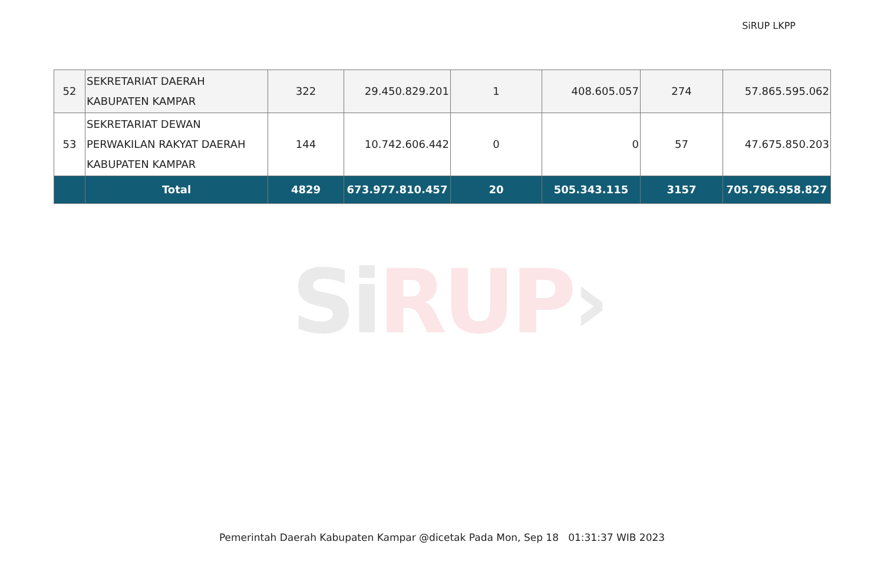SiRUP LKPP
| 52 | SEKRETARIAT DAERAH KABUPATEN KAMPAR | 322 | 29.450.829.201 | 1 | 408.605.057 | 274 | 57.865.595.062 |
| 53 | SEKRETARIAT DEWAN PERWAKILAN RAKYAT DAERAH KABUPATEN KAMPAR | 144 | 10.742.606.442 | 0 | 0 | 57 | 47.675.850.203 |
| | Total | 4829 | 673.977.810.457 | 20 | 505.343.115 | 3157 | 705.796.958.827 |
SiRUP›
Pemerintah Daerah Kabupaten Kampar @dicetak Pada Mon, Sep 18 01:31:37 WIB 2023